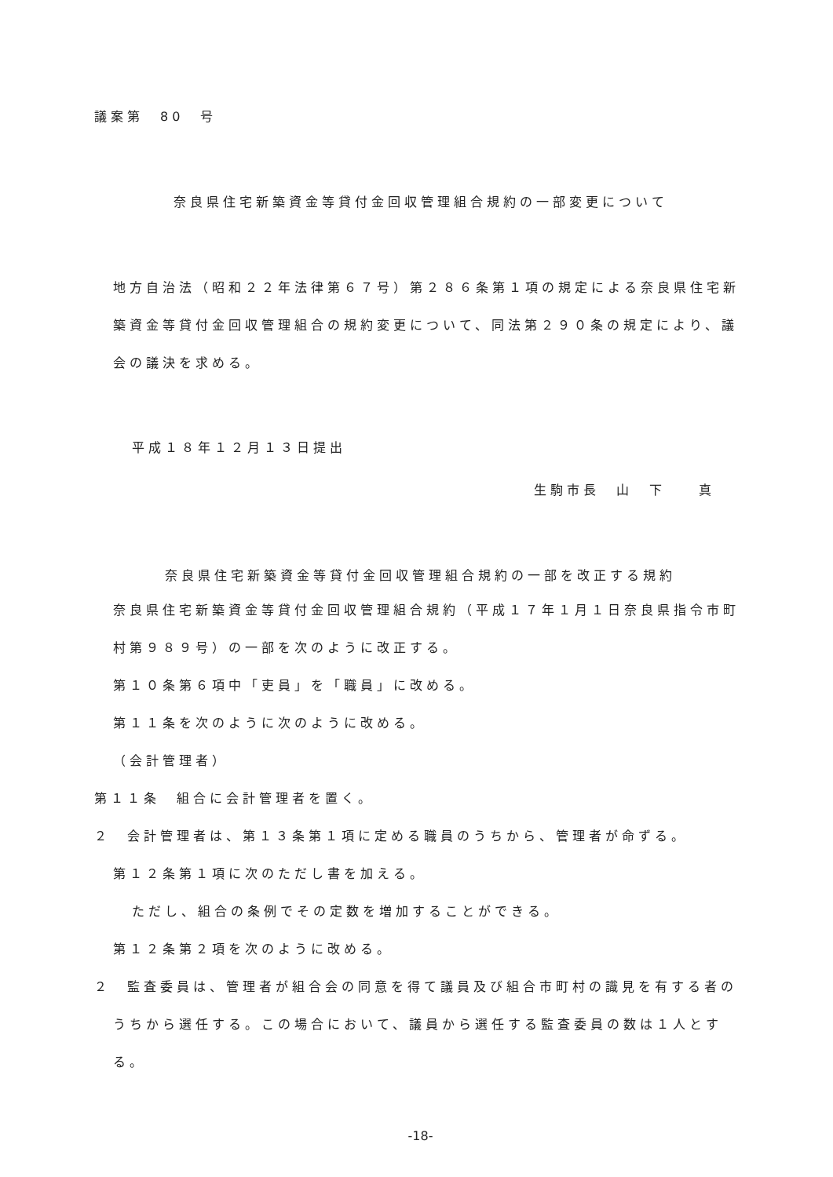議案第　80　号
奈良県住宅新築資金等貸付金回収管理組合規約の一部変更について
地方自治法（昭和２２年法律第６７号）第２８６条第１項の規定による奈良県住宅新築資金等貸付金回収管理組合の規約変更について、同法第２９０条の規定により、議会の議決を求める。
平成１８年１２月１３日提出
生駒市長　山　下　　真
奈良県住宅新築資金等貸付金回収管理組合規約の一部を改正する規約
奈良県住宅新築資金等貸付金回収管理組合規約（平成１７年１月１日奈良県指令市町村第９８９号）の一部を次のように改正する。
第１０条第６項中「吏員」を「職員」に改める。
第１１条を次のように次のように改める。
（会計管理者）
第１１条　組合に会計管理者を置く。
２　会計管理者は、第１３条第１項に定める職員のうちから、管理者が命ずる。
第１２条第１項に次のただし書を加える。
ただし、組合の条例でその定数を増加することができる。
第１２条第２項を次のように改める。
２　監査委員は、管理者が組合会の同意を得て議員及び組合市町村の識見を有する者のうちから選任する。この場合において、議員から選任する監査委員の数は１人とする。
-18-